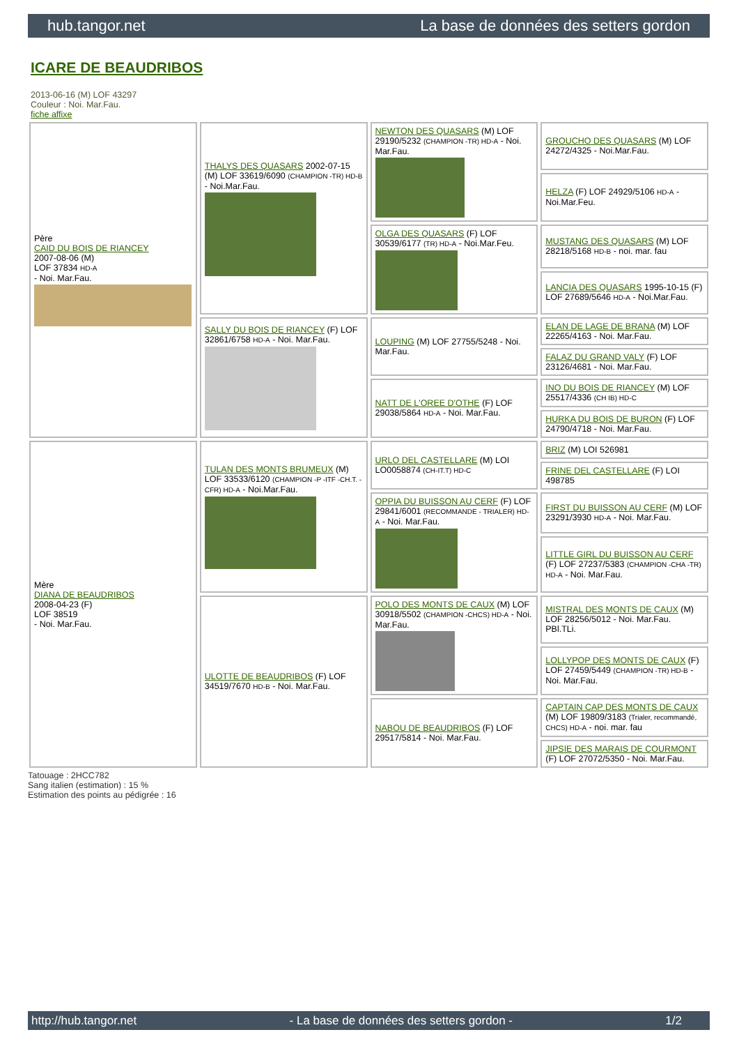hub.tangor.net La base de données des setters gordon
ICARE DE BEAUDRIBOS
2013-06-16 (M) LOF 43297
Couleur : Noi. Mar.Fau.
fiche affixe
| Père CAID DU BOIS DE RIANCEY 2007-08-06 (M) LOF 37834 HD-A - Noi. Mar.Fau. | THALYS DES QUASARS 2002-07-15 (M) LOF 33619/6090 (CHAMPION -TR) HD-B - Noi.Mar.Fau. | NEWTON DES QUASARS (M) LOF 29190/5232 (CHAMPION -TR) HD-A - Noi. Mar.Fau. | GROUCHO DES QUASARS (M) LOF 24272/4325 - Noi.Mar.Fau. |
| | | | HELZA (F) LOF 24929/5106 HD-A - Noi.Mar.Feu. |
| | | OLGA DES QUASARS (F) LOF 30539/6177 (TR) HD-A - Noi.Mar.Feu. | MUSTANG DES QUASARS (M) LOF 28218/5168 HD-B - noi. mar. fau |
| | | | LANCIA DES QUASARS 1995-10-15 (F) LOF 27689/5646 HD-A - Noi.Mar.Fau. |
| | SALLY DU BOIS DE RIANCEY (F) LOF 32861/6758 HD-A - Noi. Mar.Fau. | LOUPING (M) LOF 27755/5248 - Noi. Mar.Fau. | ELAN DE LAGE DE BRANA (M) LOF 22265/4163 - Noi. Mar.Fau. |
| | | | FALAZ DU GRAND VALY (F) LOF 23126/4681 - Noi. Mar.Fau. |
| | | NATT DE L'OREE D'OTHE (F) LOF 29038/5864 HD-A - Noi. Mar.Fau. | INO DU BOIS DE RIANCEY (M) LOF 25517/4336 (CH IB) HD-C |
| | | | HURKA DU BOIS DE BURON (F) LOF 24790/4718 - Noi. Mar.Fau. |
| Mère DIANA DE BEAUDRIBOS 2008-04-23 (F) LOF 38519 - Noi. Mar.Fau. | TULAN DES MONTS BRUMEUX (M) LOF 33533/6120 (CHAMPION -P -ITF -CH.T. -CFR) HD-A - Noi.Mar.Fau. | URLO DEL CASTELLARE (M) LOI LO0058874 (CH-IT.T) HD-C | BRIZ (M) LOI 526981 |
| | | | FRINE DEL CASTELLARE (F) LOI 498785 |
| | | OPPIA DU BUISSON AU CERF (F) LOF 29841/6001 (RECOMMANDE - TRIALER) HD-A - Noi. Mar.Fau. | FIRST DU BUISSON AU CERF (M) LOF 23291/3930 HD-A - Noi. Mar.Fau. |
| | | | LITTLE GIRL DU BUISSON AU CERF (F) LOF 27237/5383 (CHAMPION -CHA -TR) HD-A - Noi. Mar.Fau. |
| | ULOTTE DE BEAUDRIBOS (F) LOF 34519/7670 HD-B - Noi. Mar.Fau. | POLO DES MONTS DE CAUX (M) LOF 30918/5502 (CHAMPION -CHCS) HD-A - Noi. Mar.Fau. | MISTRAL DES MONTS DE CAUX (M) LOF 28256/5012 - Noi. Mar.Fau. PBl.TLi. |
| | | | LOLLYPOP DES MONTS DE CAUX (F) LOF 27459/5449 (CHAMPION -TR) HD-B - Noi. Mar.Fau. |
| | | NABOU DE BEAUDRIBOS (F) LOF 29517/5814 - Noi. Mar.Fau. | CAPTAIN CAP DES MONTS DE CAUX (M) LOF 19809/3183 (Trialer, recommandé, CHCS) HD-A - noi. mar. fau |
| | | | JIPSIE DES MARAIS DE COURMONT (F) LOF 27072/5350 - Noi. Mar.Fau. |
Tatouage : 2HCC782
Sang italien (estimation) : 15 %
Estimation des points au pédigrée : 16
http://hub.tangor.net - La base de données des setters gordon - 1/2